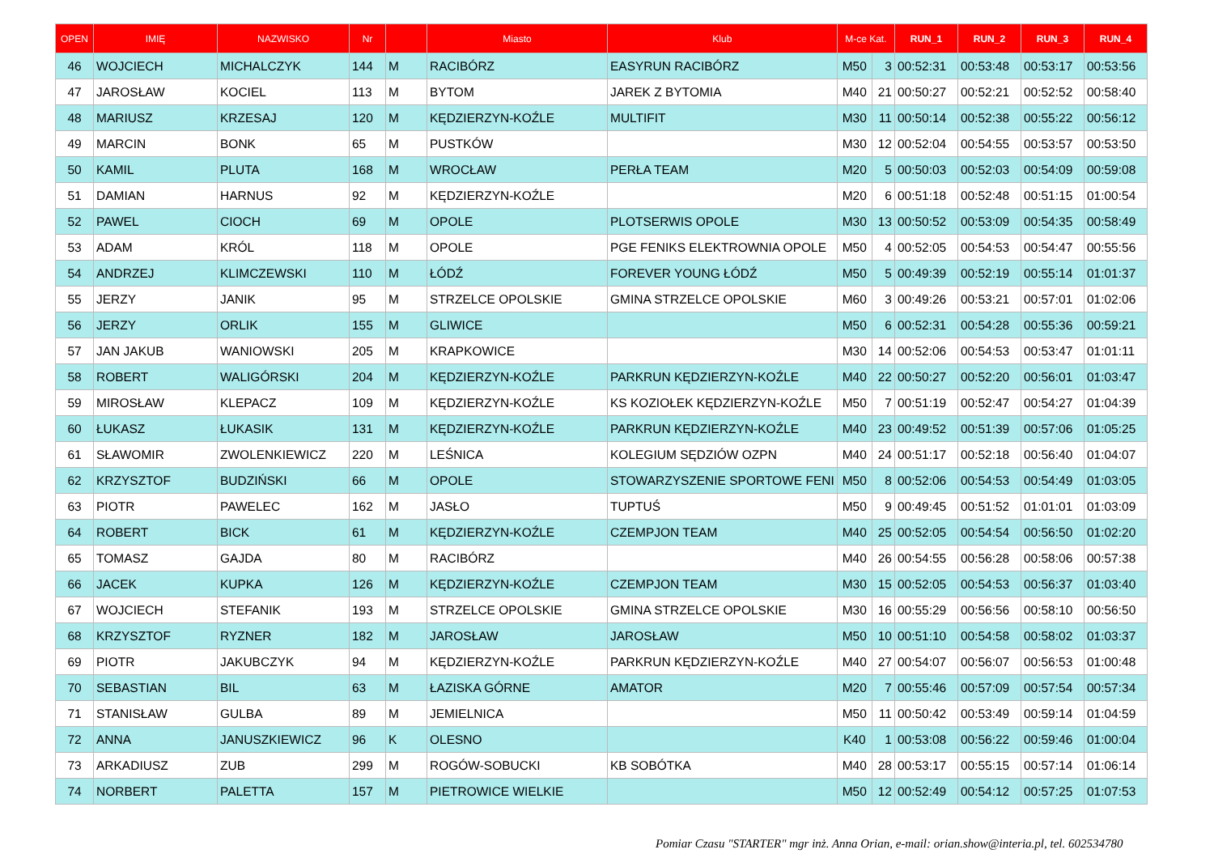| OPEN | IMIĘ | NAZWISKO | Nr | | Miasto | Klub | M-ce Kat. | | RUN_1 | RUN_2 | RUN_3 | RUN_4 |
| --- | --- | --- | --- | --- | --- | --- | --- | --- | --- | --- | --- | --- |
| 46 | WOJCIECH | MICHALCZYK | 144 | M | RACIBÓRZ | EASYRUN RACIBÓRZ | M50 | 3 | 00:52:31 | 00:53:48 | 00:53:17 | 00:53:56 |
| 47 | JAROSŁAW | KOCIEL | 113 | M | BYTOM | JAREK Z BYTOMIA | M40 | 21 | 00:50:27 | 00:52:21 | 00:52:52 | 00:58:40 |
| 48 | MARIUSZ | KRZESAJ | 120 | M | KĘDZIERZYN-KOŹLE | MULTIFIT | M30 | 11 | 00:50:14 | 00:52:38 | 00:55:22 | 00:56:12 |
| 49 | MARCIN | BONK | 65 | M | PUSTKÓW | | M30 | 12 | 00:52:04 | 00:54:55 | 00:53:57 | 00:53:50 |
| 50 | KAMIL | PLUTA | 168 | M | WROCŁAW | PERŁA TEAM | M20 | 5 | 00:50:03 | 00:52:03 | 00:54:09 | 00:59:08 |
| 51 | DAMIAN | HARNUS | 92 | M | KĘDZIERZYN-KOŹLE | | M20 | 6 | 00:51:18 | 00:52:48 | 00:51:15 | 01:00:54 |
| 52 | PAWEL | CIOCH | 69 | M | OPOLE | PLOTSERWIS OPOLE | M30 | 13 | 00:50:52 | 00:53:09 | 00:54:35 | 00:58:49 |
| 53 | ADAM | KRÓL | 118 | M | OPOLE | PGE FENIKS ELEKTROWNIA OPOLE | M50 | 4 | 00:52:05 | 00:54:53 | 00:54:47 | 00:55:56 |
| 54 | ANDRZEJ | KLIMCZEWSKI | 110 | M | ŁÓDŹ | FOREVER YOUNG ŁÓDŹ | M50 | 5 | 00:49:39 | 00:52:19 | 00:55:14 | 01:01:37 |
| 55 | JERZY | JANIK | 95 | M | STRZELCE OPOLSKIE | GMINA STRZELCE OPOLSKIE | M60 | 3 | 00:49:26 | 00:53:21 | 00:57:01 | 01:02:06 |
| 56 | JERZY | ORLIK | 155 | M | GLIWICE | | M50 | 6 | 00:52:31 | 00:54:28 | 00:55:36 | 00:59:21 |
| 57 | JAN JAKUB | WANIOWSKI | 205 | M | KRAPKOWICE | | M30 | 14 | 00:52:06 | 00:54:53 | 00:53:47 | 01:01:11 |
| 58 | ROBERT | WALIGÓRSKI | 204 | M | KĘDZIERZYN-KOŹLE | PARKRUN KĘDZIERZYN-KOŹLE | M40 | 22 | 00:50:27 | 00:52:20 | 00:56:01 | 01:03:47 |
| 59 | MIROSŁAW | KLEPACZ | 109 | M | KĘDZIERZYN-KOŹLE | KS KOZIOŁEK KĘDZIERZYN-KOŹLE | M50 | 7 | 00:51:19 | 00:52:47 | 00:54:27 | 01:04:39 |
| 60 | ŁUKASZ | ŁUKASIK | 131 | M | KĘDZIERZYN-KOŹLE | PARKRUN KĘDZIERZYN-KOŹLE | M40 | 23 | 00:49:52 | 00:51:39 | 00:57:06 | 01:05:25 |
| 61 | SŁAWOMIR | ZWOLENKIEWICZ | 220 | M | LEŚNICA | KOLEGIUM SĘDZIÓW OZPN | M40 | 24 | 00:51:17 | 00:52:18 | 00:56:40 | 01:04:07 |
| 62 | KRZYSZTOF | BUDZIŃSKI | 66 | M | OPOLE | STOWARZYSZENIE SPORTOWE FENI | M50 | 8 | 00:52:06 | 00:54:53 | 00:54:49 | 01:03:05 |
| 63 | PIOTR | PAWELEC | 162 | M | JASŁO | TUPTUŚ | M50 | 9 | 00:49:45 | 00:51:52 | 01:01:01 | 01:03:09 |
| 64 | ROBERT | BICK | 61 | M | KĘDZIERZYN-KOŹLE | CZEMPJON TEAM | M40 | 25 | 00:52:05 | 00:54:54 | 00:56:50 | 01:02:20 |
| 65 | TOMASZ | GAJDA | 80 | M | RACIBÓRZ | | M40 | 26 | 00:54:55 | 00:56:28 | 00:58:06 | 00:57:38 |
| 66 | JACEK | KUPKA | 126 | M | KĘDZIERZYN-KOŹLE | CZEMPJON TEAM | M30 | 15 | 00:52:05 | 00:54:53 | 00:56:37 | 01:03:40 |
| 67 | WOJCIECH | STEFANIK | 193 | M | STRZELCE OPOLSKIE | GMINA STRZELCE OPOLSKIE | M30 | 16 | 00:55:29 | 00:56:56 | 00:58:10 | 00:56:50 |
| 68 | KRZYSZTOF | RYZNER | 182 | M | JAROSŁAW | JAROSŁAW | M50 | 10 | 00:51:10 | 00:54:58 | 00:58:02 | 01:03:37 |
| 69 | PIOTR | JAKUBCZYK | 94 | M | KĘDZIERZYN-KOŹLE | PARKRUN KĘDZIERZYN-KOŹLE | M40 | 27 | 00:54:07 | 00:56:07 | 00:56:53 | 01:00:48 |
| 70 | SEBASTIAN | BIL | 63 | M | ŁAZISKA GÓRNE | AMATOR | M20 | 7 | 00:55:46 | 00:57:09 | 00:57:54 | 00:57:34 |
| 71 | STANISŁAW | GULBA | 89 | M | JEMIELNICA | | M50 | 11 | 00:50:42 | 00:53:49 | 00:59:14 | 01:04:59 |
| 72 | ANNA | JANUSZKIEWICZ | 96 | K | OLESNO | | K40 | 1 | 00:53:08 | 00:56:22 | 00:59:46 | 01:00:04 |
| 73 | ARKADIUSZ | ZUB | 299 | M | ROGÓW-SOBUCKI | KB SOBÓTKA | M40 | 28 | 00:53:17 | 00:55:15 | 00:57:14 | 01:06:14 |
| 74 | NORBERT | PALETTA | 157 | M | PIETROWICE WIELKIE | | M50 | 12 | 00:52:49 | 00:54:12 | 00:57:25 | 01:07:53 |
Pomiar Czasu "STARTER" mgr inż. Anna Orian, e-mail: orian.show@interia.pl, tel. 602534780